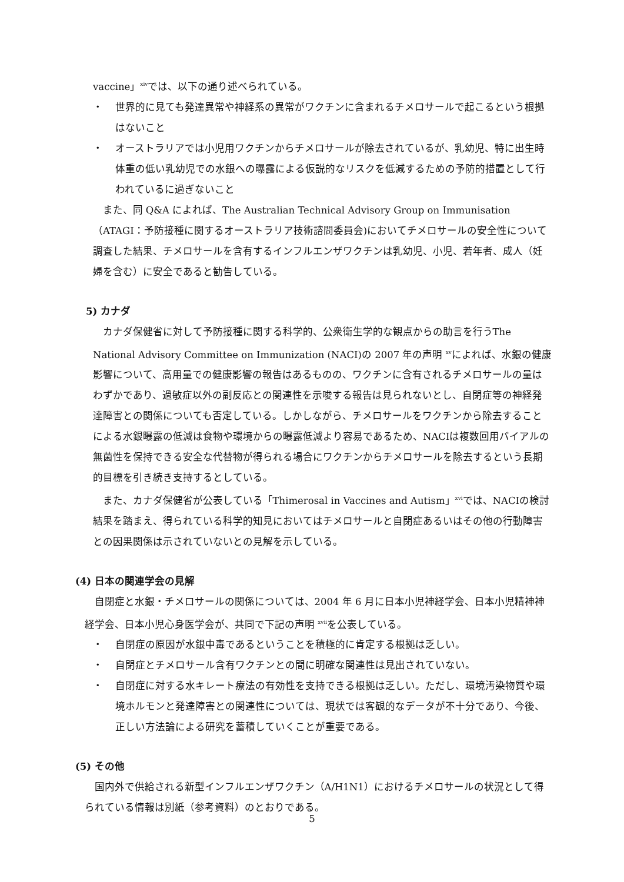vaccine」<sup>xiv</sup>では、以下の通り述べられている。
・ 世界的に見ても発達異常や神経系の異常がワクチンに含まれるチメロサールで起こるという根拠はないこと
・ オーストラリアでは小児用ワクチンからチメロサールが除去されているが、乳幼児、特に出生時体重の低い乳幼児での水銀への曝露による仮説的なリスクを低減するための予防的措置として行われているに過ぎないこと
また、同 Q&A によれば、The Australian Technical Advisory Group on Immunisation （ATAGI：予防接種に関するオーストラリア技術諮問委員会)においてチメロサールの安全性について調査した結果、チメロサールを含有するインフルエンザワクチンは乳幼児、小児、若年者、成人（妊婦を含む）に安全であると勧告している。
5) カナダ
カナダ保健省に対して予防接種に関する科学的、公衆衛生学的な観点からの助言を行うThe National Advisory Committee on Immunization (NACI)の 2007 年の声明 <sup>xv</sup>によれば、水銀の健康影響について、高用量での健康影響の報告はあるものの、ワクチンに含有されるチメロサールの量はわずかであり、過敏症以外の副反応との関連性を示唆する報告は見られないとし、自閉症等の神経発達障害との関係についても否定している。しかしながら、チメロサールをワクチンから除去することによる水銀曝露の低減は食物や環境からの曝露低減より容易であるため、NACIは複数回用バイアルの無菌性を保持できる安全な代替物が得られる場合にワクチンからチメロサールを除去するという長期的目標を引き続き支持するとしている。
また、カナダ保健省が公表している「Thimerosal in Vaccines and Autism」<sup>xvi</sup>では、NACIの検討結果を踏まえ、得られている科学的知見においてはチメロサールと自閉症あるいはその他の行動障害との因果関係は示されていないとの見解を示している。
(4) 日本の関連学会の見解
自閉症と水銀・チメロサールの関係については、2004 年 6 月に日本小児神経学会、日本小児精神神経学会、日本小児心身医学会が、共同で下記の声明 <sup>xvii</sup>を公表している。
・ 自閉症の原因が水銀中毒であるということを積極的に肯定する根拠は乏しい。
・ 自閉症とチメロサール含有ワクチンとの間に明確な関連性は見出されていない。
・ 自閉症に対する水キレート療法の有効性を支持できる根拠は乏しい。ただし、環境汚染物質や環境ホルモンと発達障害との関連性については、現状では客観的なデータが不十分であり、今後、正しい方法論による研究を蓄積していくことが重要である。
(5) その他
国内外で供給される新型インフルエンザワクチン（A/H1N1）におけるチメロサールの状況として得られている情報は別紙（参考資料）のとおりである。
5